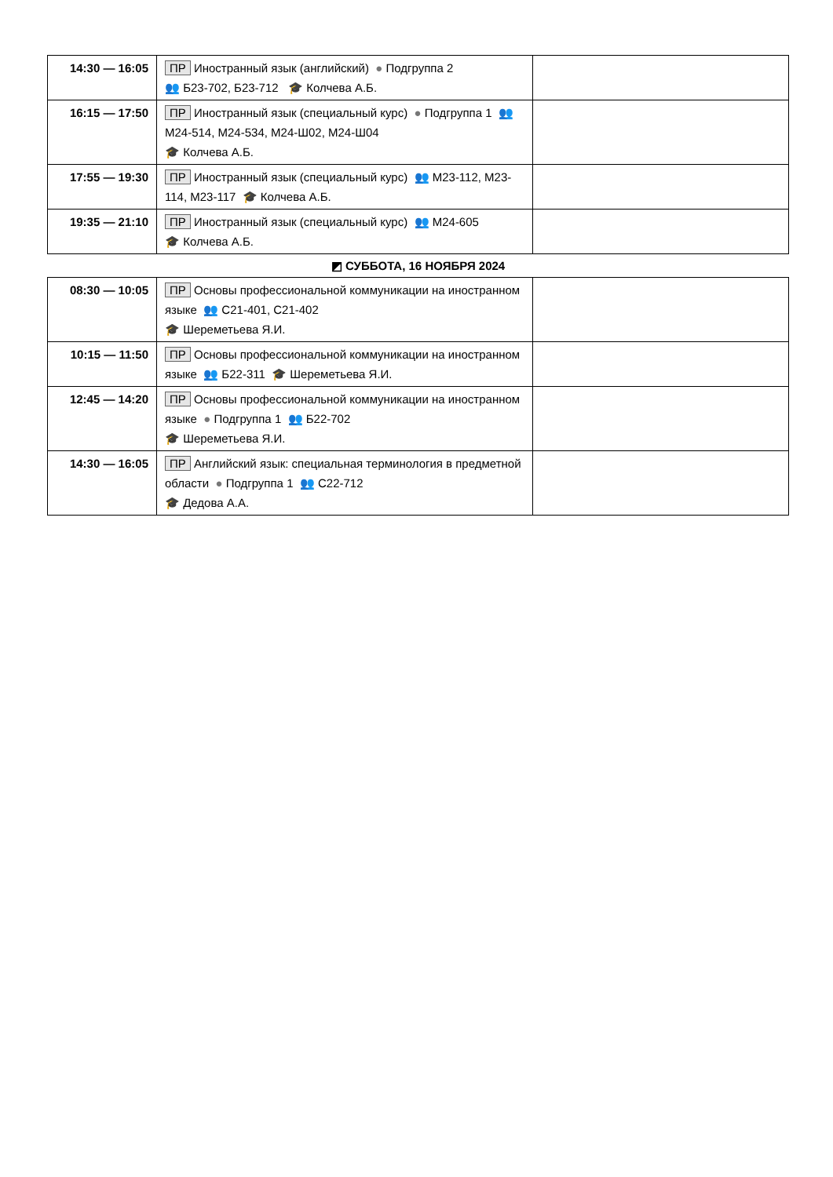| 14:30 — 16:05 | ПР Иностранный язык (английский) ● Подгруппа 2 👥 Б23-702, Б23-712 🎓 Колчева А.Б. | |
| 16:15 — 17:50 | ПР Иностранный язык (специальный курс) ● Подгруппа 1 👥 М24-514, М24-534, М24-Ш02, М24-Ш04 🎓 Колчева А.Б. | |
| 17:55 — 19:30 | ПР Иностранный язык (специальный курс) 👥 М23-112, М23-114, М23-117 🎓 Колчева А.Б. | |
| 19:35 — 21:10 | ПР Иностранный язык (специальный курс) 👥 М24-605 🎓 Колчева А.Б. | |
| ◩ СУББОТА, 16 НОЯБРЯ 2024 | | |
| 08:30 — 10:05 | ПР Основы профессиональной коммуникации на иностранном языке 👥 С21-401, С21-402 🎓 Шереметьева Я.И. | |
| 10:15 — 11:50 | ПР Основы профессиональной коммуникации на иностранном языке 👥 Б22-311 🎓 Шереметьева Я.И. | |
| 12:45 — 14:20 | ПР Основы профессиональной коммуникации на иностранном языке ● Подгруппа 1 👥 Б22-702 🎓 Шереметьева Я.И. | |
| 14:30 — 16:05 | ПР Английский язык: специальная терминология в предметной области ● Подгруппа 1 👥 С22-712 🎓 Дедова А.А. | |